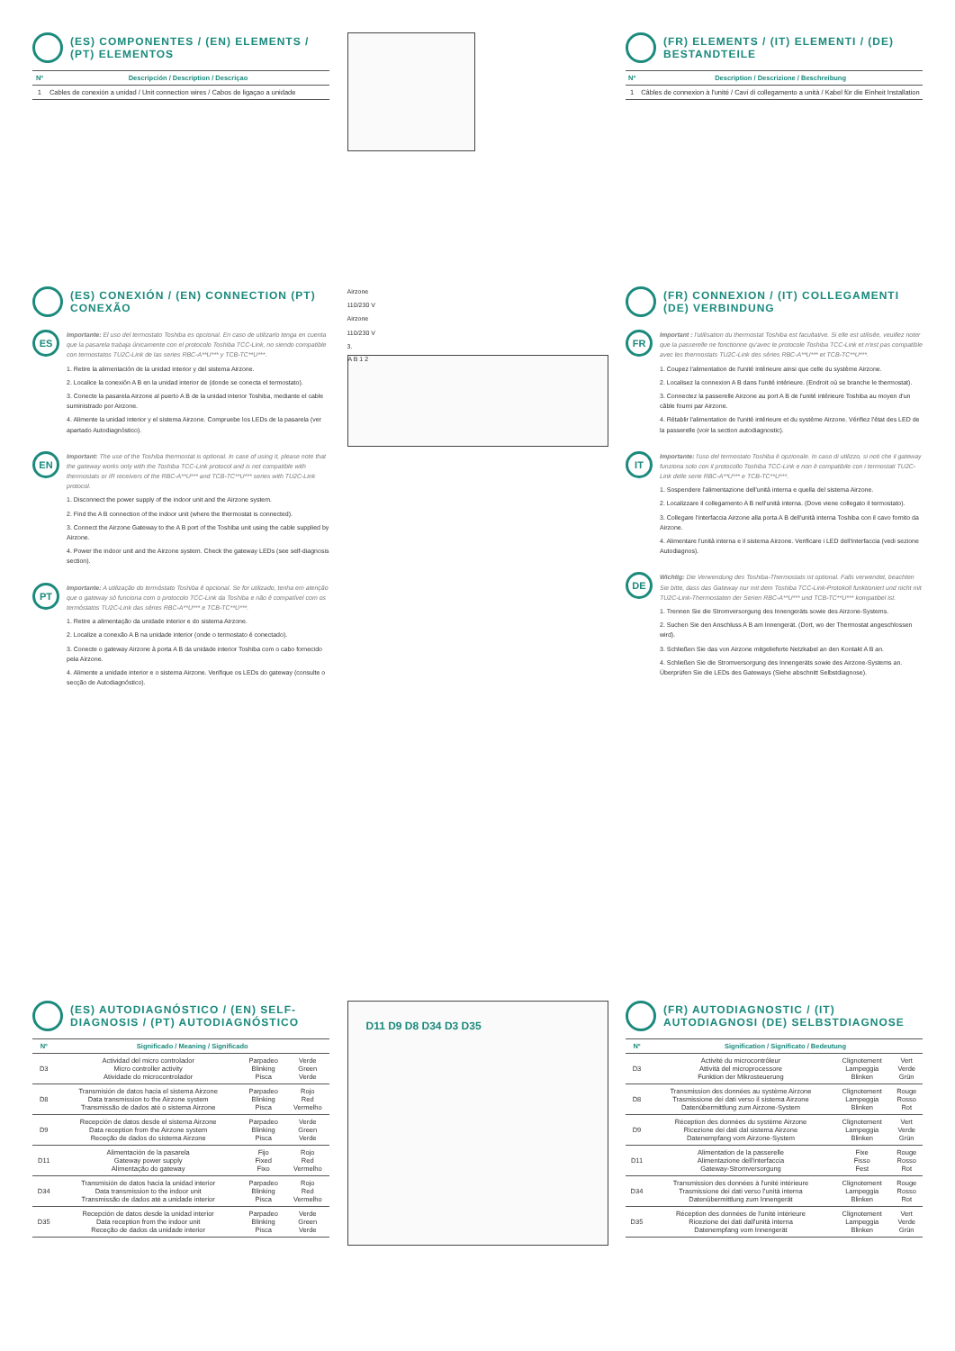(ES) COMPONENTES / (EN) ELEMENTS / (PT) ELEMENTOS
| Nº | Descripción / Description / Descriçao |
| --- | --- |
| 1 | Cables de conexión a unidad / Unit connection wires / Cabos de ligaçao a unidade |
(FR) ELEMENTS / (IT) ELEMENTI / (DE) BESTANDTEILE
| Nº | Description / Descrizione / Beschreibung |
| --- | --- |
| 1 | Câbles de connexion à l'unité / Cavi di collegamento a unità / Kabel für die Einheit Installation |
(ES) CONEXIÓN / (EN) CONNECTION (PT) CONEXÃO
ES
Importante: El uso del termostato Toshiba es opcional. En caso de utilizarlo tenga en cuenta que la pasarela trabaja únicamente con el protocolo Toshiba TCC-Link, no siendo compatible con termostatos TU2C-Link de las series RBC-A**U*** y TCB-TC**U***.
1. Retire la alimentación de la unidad interior y del sistema Airzone.
2. Localice la conexión A B en la unidad interior de (donde se conecta el termostato).
3. Conecte la pasarela Airzone al puerto A B de la unidad interior Toshiba, mediante el cable suministrado por Airzone.
4. Alimente la unidad interior y el sistema Airzone. Compruebe los LEDs de la pasarela (ver apartado Autodiagnóstico).
EN
Important: The use of the Toshiba thermostat is optional. In case of using it, please note that the gateway works only with the Toshiba TCC-Link protocol and is not compatible with thermostats or IR receivers of the RBC-A**U*** and TCB-TC**U*** series with TU2C-Link protocol.
1. Disconnect the power supply of the indoor unit and the Airzone system.
2. Find the A B connection of the indoor unit (where the thermostat is connected).
3. Connect the Airzone Gateway to the A B port of the Toshiba unit using the cable supplied by Airzone.
4. Power the indoor unit and the Airzone system. Check the gateway LEDs (see self-diagnosis section).
PT
Importante: A utilização do termóstato Toshiba é opcional. Se for utilizado, tenha em atenção que o gateway só funciona com o protocolo TCC-Link da Toshiba e não é compatível com os termóstatos TU2C-Link das séries RBC-A**U*** e TCB-TC**U***.
1. Retire a alimentação da unidade interior e do sistema Airzone.
2. Localize a conexão A B na unidade interior (onde o termostato é conectado).
3. Conecte o gateway Airzone à porta A B da unidade interior Toshiba com o cabo fornecido pela Airzone.
4. Alimente a unidade interior e o sistema Airzone. Verifique os LEDs do gateway (consulte o secção de Autodiagnóstico).
Airzone
110/230 V
Airzone
110/230 V
3.
A B 1 2
(FR) CONNEXION / (IT) COLLEGAMENTI (DE) VERBINDUNG
FR
Important : l'utilisation du thermostat Toshiba est facultative. Si elle est utilisée, veuillez noter que la passerelle ne fonctionne qu'avec le protocole Toshiba TCC-Link et n'est pas compatible avec les thermostats TU2C-Link des séries RBC-A**U*** et TCB-TC**U***.
1. Coupez l'alimentation de l'unité intérieure ainsi que celle du système Airzone.
2. Localisez la connexion A B dans l'unité intérieure. (Endroit où se branche le thermostat).
3. Connectez la passerelle Airzone au port A B de l'unité intérieure Toshiba au moyen d'un câble fourni par Airzone.
4. Rétablir l'alimentation de l'unité intérieure et du système Airzone. Vérifiez l'état des LED de la passerelle (voir la section autodiagnostic).
IT
Importante: l'uso del termostato Toshiba è opzionale. In caso di utilizzo, si noti che il gateway funziona solo con il protocollo Toshiba TCC-Link e non è compatibile con i termostati TU2C-Link delle serie RBC-A**U*** e TCB-TC**U***.
1. Sospendere l'alimentazione dell'unità interna e quella del sistema Airzone.
2. Localizzare il collegamento A B nell'unità interna. (Dove viene collegato il termostato).
3. Collegare l'interfaccia Airzone alla porta A B dell'unità interna Toshiba con il cavo fornito da Airzone.
4. Alimentare l'unità interna e il sistema Airzone. Verificare i LED dell'interfaccia (vedi sezione Autodiagnos).
DE
Wichtig: Die Verwendung des Toshiba-Thermostats ist optional. Falls verwendet, beachten Sie bitte, dass das Gateway nur mit dem Toshiba TCC-Link-Protokoll funktioniert und nicht mit TU2C-Link-Thermostaten der Serien RBC-A**U*** und TCB-TC**U*** kompatibel ist.
1. Trennen Sie die Stromversorgung des Innengeräts sowie des Airzone-Systems.
2. Suchen Sie den Anschluss A B am Innengerät. (Dort, wo der Thermostat angeschlossen wird).
3. Schließen Sie das von Airzone mitgelieferte Netzkabel an den Kontakt A B an.
4. Schließen Sie die Stromversorgung des Innengeräts sowie des Airzone-Systems an. Überprüfen Sie die LEDs des Gateways (Siehe abschnitt Selbstdiagnose).
(ES) AUTODIAGNÓSTICO / (EN) SELF-DIAGNOSIS / (PT) AUTODIAGNÓSTICO
| Nº | Significado / Meaning / Significado | | |
| --- | --- | --- | --- |
| D3 | Actividad del micro controlador Micro controller activity Atividade do microcontrolador | Parpadeo Blinking Pisca | Verde Green Verde |
| D8 | Transmisión de datos hacia el sistema Airzone Data transmission to the Airzone system Transmissão de dados até o sistema Airzone | Parpadeo Blinking Pisca | Rojo Red Vermelho |
| D9 | Recepción de datos desde el sistema Airzone Data reception from the Airzone system Receção de dados do sistema Airzone | Parpadeo Blinking Pisca | Verde Green Verde |
| D11 | Alimentación de la pasarela Gateway power supply Alimentação do gateway | Fijo Fixed Fixo | Rojo Red Vermelho |
| D34 | Transmisión de datos hacia la unidad interior Data transmission to the indoor unit Transmissão de dados até a unidade interior | Parpadeo Blinking Pisca | Rojo Red Vermelho |
| D35 | Recepción de datos desde la unidad interior Data reception from the indoor unit Receção de dados da unidade interior | Parpadeo Blinking Pisca | Verde Green Verde |
D11 D9 D8 D34 D3 D35
(FR) AUTODIAGNOSTIC / (IT) AUTODIAGNOSI (DE) SELBSTDIAGNOSE
| Nº | Signification / Significato / Bedeutung | | |
| --- | --- | --- | --- |
| D3 | Activité du microcontrôleur Attività del microprocessore Funktion der Mikrosteuerung | Clignotement Lampeggia Blinken | Vert Verde Grün |
| D8 | Transmission des données au système Airzone Trasmissione dei dati verso il sistema Airzone Datenübermittlung zum Airzone-System | Clignotement Lampeggia Blinken | Rouge Rosso Rot |
| D9 | Réception des données du système Airzone Ricezione dei dati dal sistema Airzone Datenempfang vom Airzone-System | Clignotement Lampeggia Blinken | Vert Verde Grün |
| D11 | Alimentation de la passerelle Alimentazione dell'interfaccia Gateway-Stromversorgung | Fixe Fisso Fest | Rouge Rosso Rot |
| D34 | Transmission des données à l'unité intérieure Trasmissione dei dati verso l'unità interna Datenübermittlung zum Innengerät | Clignotement Lampeggia Blinken | Rouge Rosso Rot |
| D35 | Réception des données de l'unité intérieure Ricezione dei dati dall'unità interna Datenempfang vom Innengerät | Clignotement Lampeggia Blinken | Vert Verde Grün |